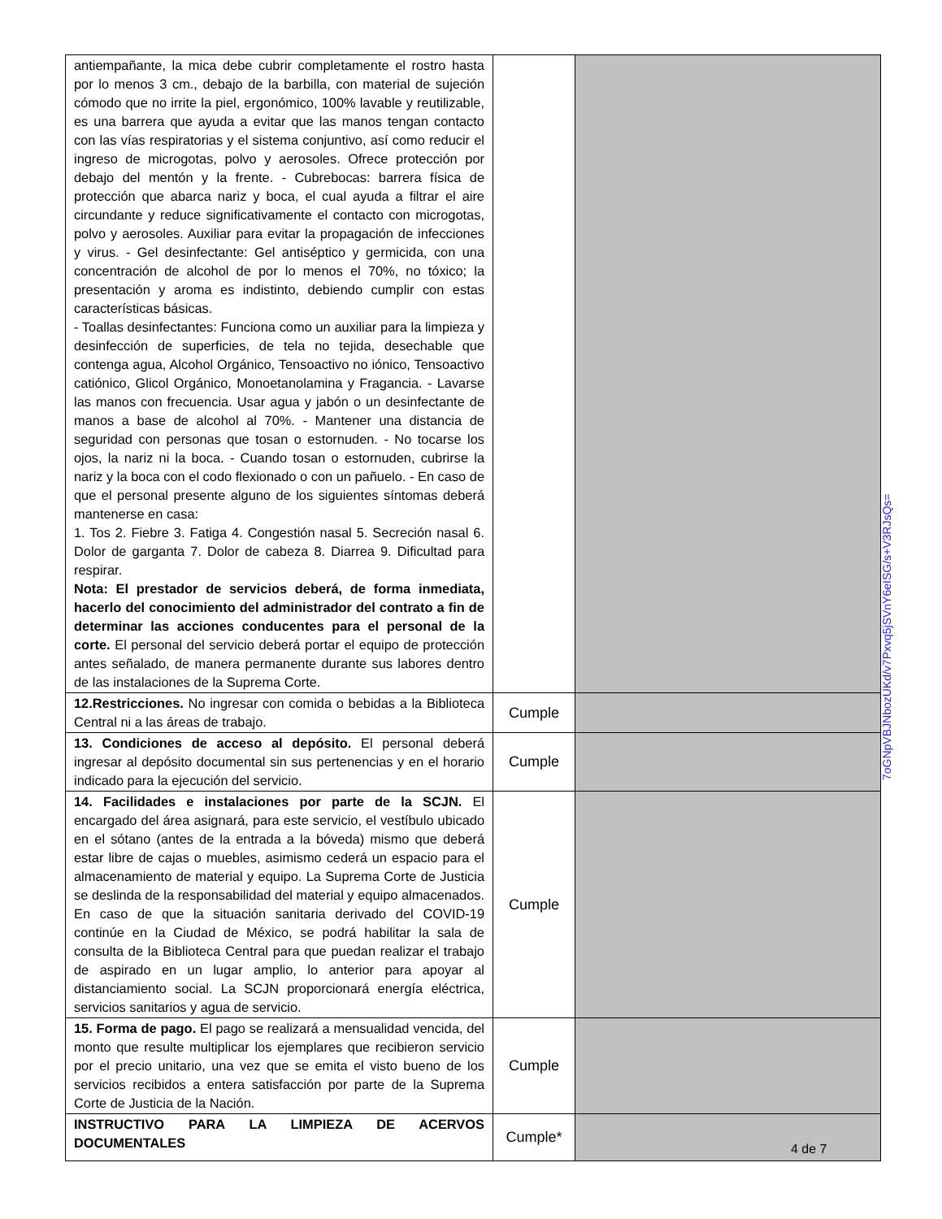| antiempañante, la mica debe cubrir completamente el rostro hasta por lo menos 3 cm., debajo de la barbilla, con material de sujeción cómodo que no irrite la piel, ergonómico, 100% lavable y reutilizable, es una barrera que ayuda a evitar que las manos tengan contacto con las vías respiratorias y el sistema conjuntivo, así como reducir el ingreso de microgotas, polvo y aerosoles. Ofrece protección por debajo del mentón y la frente. - Cubrebocas: barrera física de protección que abarca nariz y boca, el cual ayuda a filtrar el aire circundante y reduce significativamente el contacto con microgotas, polvo y aerosoles. Auxiliar para evitar la propagación de infecciones y virus. - Gel desinfectante: Gel antiséptico y germicida, con una concentración de alcohol de por lo menos el 70%, no tóxico; la presentación y aroma es indistinto, debiendo cumplir con estas características básicas. - Toallas desinfectantes: Funciona como un auxiliar para la limpieza y desinfección de superficies, de tela no tejida, desechable que contenga agua, Alcohol Orgánico, Tensoactivo no iónico, Tensoactivo catiónico, Glicol Orgánico, Monoetanolamina y Fragancia. - Lavarse las manos con frecuencia. Usar agua y jabón o un desinfectante de manos a base de alcohol al 70%. - Mantener una distancia de seguridad con personas que tosan o estornuden. - No tocarse los ojos, la nariz ni la boca. - Cuando tosan o estornuden, cubrirse la nariz y la boca con el codo flexionado o con un pañuelo. - En caso de que el personal presente alguno de los siguientes síntomas deberá mantenerse en casa: 1. Tos 2. Fiebre 3. Fatiga 4. Congestión nasal 5. Secreción nasal 6. Dolor de garganta 7. Dolor de cabeza 8. Diarrea 9. Dificultad para respirar. Nota: El prestador de servicios deberá, de forma inmediata, hacerlo del conocimiento del administrador del contrato a fin de determinar las acciones conducentes para el personal de la corte. El personal del servicio deberá portar el equipo de protección antes señalado, de manera permanente durante sus labores dentro de las instalaciones de la Suprema Corte. | | |
| 12.Restricciones. No ingresar con comida o bebidas a la Biblioteca Central ni a las áreas de trabajo. | Cumple | |
| 13. Condiciones de acceso al depósito. El personal deberá ingresar al depósito documental sin sus pertenencias y en el horario indicado para la ejecución del servicio. | Cumple | |
| 14. Facilidades e instalaciones por parte de la SCJN. El encargado del área asignará, para este servicio, el vestíbulo ubicado en el sótano (antes de la entrada a la bóveda) mismo que deberá estar libre de cajas o muebles, asimismo cederá un espacio para el almacenamiento de material y equipo. La Suprema Corte de Justicia se deslinda de la responsabilidad del material y equipo almacenados. En caso de que la situación sanitaria derivado del COVID-19 continúe en la Ciudad de México, se podrá habilitar la sala de consulta de la Biblioteca Central para que puedan realizar el trabajo de aspirado en un lugar amplio, lo anterior para apoyar al distanciamiento social. La SCJN proporcionará energía eléctrica, servicios sanitarios y agua de servicio. | Cumple | |
| 15. Forma de pago. El pago se realizará a mensualidad vencida, del monto que resulte multiplicar los ejemplares que recibieron servicio por el precio unitario, una vez que se emita el visto bueno de los servicios recibidos a entera satisfacción por parte de la Suprema Corte de Justicia de la Nación. | Cumple | |
| INSTRUCTIVO PARA LA LIMPIEZA DE ACERVOS DOCUMENTALES | Cumple* | |
7oGNpVBJNbozUKd/v7Pxvq5jSVnY6eISG/s+V3RJsQs=
4 de 7